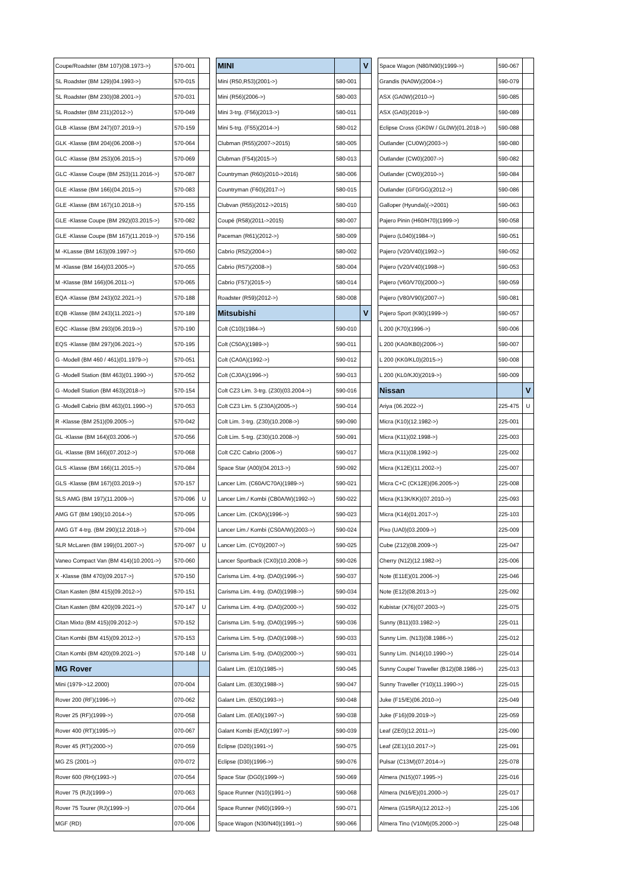| Coupe/Roadster (BM 107)(08.1973->) | 570-001 | |
| SL Roadster (BM 129)(04.1993->) | 570-015 | |
| SL Roadster (BM 230)(08.2001->) | 570-031 | |
| SL Roadster (BM 231)(2012->) | 570-049 | |
| GLB -Klasse (BM 247)(07.2019->) | 570-159 | |
| GLK -Klasse (BM 204)(06.2008->) | 570-064 | |
| GLC -Klasse (BM 253)(06.2015->) | 570-069 | |
| GLC -Klasse Coupe (BM 253)(11.2016->) | 570-087 | |
| GLE -Klasse (BM 166)(04.2015->) | 570-083 | |
| GLE -Klasse (BM 167)(10.2018->) | 570-155 | |
| GLE -Klasse Coupe (BM 292)(03.2015->) | 570-082 | |
| GLE -Klasse Coupe (BM 167)(11.2019->) | 570-156 | |
| M -KLasse (BM 163)(09.1997->) | 570-050 | |
| M -Klasse (BM 164)(03.2005->) | 570-055 | |
| M -Klasse (BM 166)(06.2011->) | 570-065 | |
| EQA -Klasse (BM 243)(02.2021->) | 570-188 | |
| EQB -Klasse (BM 243)(11.2021->) | 570-189 | |
| EQC -Klasse (BM 293)(06.2019->) | 570-190 | |
| EQS -Klasse (BM 297)(06.2021->) | 570-195 | |
| G -Modell (BM 460 / 461)(01.1979->) | 570-051 | |
| G -Modell Station (BM 463)(01.1990->) | 570-052 | |
| G -Modell Station (BM 463)(2018->) | 570-154 | |
| G -Modell Cabrio (BM 463)(01.1990->) | 570-053 | |
| R -Klasse (BM 251)(09.2005->) | 570-042 | |
| GL -Klasse (BM 164)(03.2006->) | 570-056 | |
| GL -Klasse (BM 166)(07.2012->) | 570-068 | |
| GLS -Klasse (BM 166)(11.2015->) | 570-084 | |
| GLS -Klasse (BM 167)(03.2019->) | 570-157 | |
| SLS AMG (BM 197)(11.2009->) | 570-096 | U |
| AMG GT (BM 190)(10.2014->) | 570-095 | |
| AMG GT 4-trg. (BM 290)(12.2018->) | 570-094 | |
| SLR McLaren (BM 199)(01.2007->) | 570-097 | U |
| Vaneo Compact Van (BM 414)(10.2001->) | 570-060 | |
| X -Klasse (BM 470)(09.2017->) | 570-150 | |
| Citan Kasten (BM 415)(09.2012->) | 570-151 | |
| Citan Kasten (BM 420)(09.2021->) | 570-147 | U |
| Citan Mixto (BM 415)(09.2012->) | 570-152 | |
| Citan Kombi (BM 415)(09.2012->) | 570-153 | |
| Citan Kombi (BM 420)(09.2021->) | 570-148 | U |
| MG Rover | | |
| Mini (1979->12.2000) | 070-004 | |
| Rover 200 (RF)(1996->) | 070-062 | |
| Rover 25 (RF)(1999->) | 070-058 | |
| Rover 400 (RT)(1995->) | 070-067 | |
| Rover 45 (RT)(2000->) | 070-059 | |
| MG ZS (2001->) | 070-072 | |
| Rover 600 (RH)(1993->) | 070-054 | |
| Rover 75 (RJ)(1999->) | 070-063 | |
| Rover 75 Tourer (RJ)(1999->) | 070-064 | |
| MGF (RD) | 070-006 | |
| MINI | | V |
| Mini (R50,R53)(2001->) | 580-001 | |
| Mini (R56)(2006->) | 580-003 | |
| Mini 3-trg. (F56)(2013->) | 580-011 | |
| Mini 5-trg. (F55)(2014->) | 580-012 | |
| Clubman (R55)(2007->2015) | 580-005 | |
| Clubman (F54)(2015->) | 580-013 | |
| Countryman (R60)(2010->2016) | 580-006 | |
| Countryman (F60)(2017->) | 580-015 | |
| Clubvan (R55)(2012->2015) | 580-010 | |
| Coupé (R58)(2011->2015) | 580-007 | |
| Paceman (R61)(2012->) | 580-009 | |
| Cabrio (R52)(2004->) | 580-002 | |
| Cabrio (R57)(2008->) | 580-004 | |
| Cabrio (F57)(2015->) | 580-014 | |
| Roadster (R59)(2012->) | 580-008 | |
| Mitsubishi | | V |
| Colt (C10)(1984->) | 590-010 | |
| Colt (C50A)(1989->) | 590-011 | |
| Colt (CA0A)(1992->) | 590-012 | |
| Colt (CJ0A)(1996->) | 590-013 | |
| Colt CZ3 Lim. 3-trg. (Z30)(03.2004->) | 590-016 | |
| Colt CZ3 Lim. 5 (Z30A)(2005->) | 590-014 | |
| Colt Lim. 3-trg. (Z30)(10.2008->) | 590-090 | |
| Colt Lim. 5-trg. (Z30)(10.2008->) | 590-091 | |
| Colt CZC Cabrio (2006->) | 590-017 | |
| Space Star (A00)(04.2013->) | 590-092 | |
| Lancer Lim. (C60A/C70A)(1989->) | 590-021 | |
| Lancer Lim./ Kombi (CB0A/W)(1992->) | 590-022 | |
| Lancer Lim. (CK0A)(1996->) | 590-023 | |
| Lancer Lim./ Kombi (CS0A/W)(2003->) | 590-024 | |
| Lancer Lim. (CY0)(2007->) | 590-025 | |
| Lancer Sportback (CX0)(10.2008->) | 590-026 | |
| Carisma Lim. 4-trg. (DA0)(1996->) | 590-037 | |
| Carisma Lim. 4-trg. (DA0)(1998->) | 590-034 | |
| Carisma Lim. 4-trg. (DA0)(2000->) | 590-032 | |
| Carisma Lim. 5-trg. (DA0)(1995->) | 590-036 | |
| Carisma Lim. 5-trg. (DA0)(1998->) | 590-033 | |
| Carisma Lim. 5-trg. (DA0)(2000->) | 590-031 | |
| Galant Lim. (E10)(1985->) | 590-045 | |
| Galant Lim. (E30)(1988->) | 590-047 | |
| Galant Lim. (E50)(1993->) | 590-048 | |
| Galant Lim. (EA0)(1997->) | 590-038 | |
| Galant Kombi (EA0)(1997->) | 590-039 | |
| Eclipse (D20)(1991->) | 590-075 | |
| Eclipse (D30)(1996->) | 590-076 | |
| Space Star (DG0)(1999->) | 590-069 | |
| Space Runner (N10)(1991->) | 590-068 | |
| Space Runner (N60)(1999->) | 590-071 | |
| Space Wagon (N30/N40)(1991->) | 590-066 | |
| Space Wagon (N80/N90)(1999->) | 590-067 | |
| Grandis (NA0W)(2004->) | 590-079 | |
| ASX (GA0W)(2010->) | 590-085 | |
| ASX (GA0)(2019->) | 590-089 | |
| Eclipse Cross (GK0W / GL0W)(01.2018->) | 590-088 | |
| Outlander (CU0W)(2003->) | 590-080 | |
| Outlander (CW0)(2007->) | 590-082 | |
| Outlander (CW0)(2010->) | 590-084 | |
| Outlander (GF0/GG)(2012->) | 590-086 | |
| Galloper (Hyundai)(->2001) | 590-063 | |
| Pajero Pinin (H60/H70)(1999->) | 590-058 | |
| Pajero (L040)(1984->) | 590-051 | |
| Pajero (V20/V40)(1992->) | 590-052 | |
| Pajero (V20/V40)(1998->) | 590-053 | |
| Pajero (V60/V70)(2000->) | 590-059 | |
| Pajero (V80/V90)(2007->) | 590-081 | |
| Pajero Sport (K90)(1999->) | 590-057 | |
| L 200 (K70)(1996->) | 590-006 | |
| L 200 (KA0/KB0)(2006->) | 590-007 | |
| L 200 (KK0/KL0)(2015->) | 590-008 | |
| L 200 (KL0/KJ0)(2019->) | 590-009 | |
| Nissan | | V |
| Ariya (06.2022->) | 225-475 | U |
| Micra (K10)(12.1982->) | 225-001 | |
| Micra (K11)(02.1998->) | 225-003 | |
| Micra (K11)(08.1992->) | 225-002 | |
| Micra (K12E)(11.2002->) | 225-007 | |
| Micra C+C (CK12E)(06.2005->) | 225-008 | |
| Micra (K13K/KK)(07.2010->) | 225-093 | |
| Micra (K14)(01.2017->) | 225-103 | |
| Pixo (UA0)(03.2009->) | 225-009 | |
| Cube (Z12)(08.2009->) | 225-047 | |
| Cherry (N12)(12.1982->) | 225-006 | |
| Note (E11E)(01.2006->) | 225-046 | |
| Note (E12)(08.2013->) | 225-092 | |
| Kubistar (X76)(07.2003->) | 225-075 | |
| Sunny (B11)(03.1982->) | 225-011 | |
| Sunny Lim. (N13)(08.1986->) | 225-012 | |
| Sunny Lim. (N14)(10.1990->) | 225-014 | |
| Sunny Coupe/ Traveller (B12)(08.1986->) | 225-013 | |
| Sunny Traveller (Y10)(11.1990->) | 225-015 | |
| Juke (F15/E)(06.2010->) | 225-049 | |
| Juke (F16)(09.2019->) | 225-059 | |
| Leaf (ZE0)(12.2011->) | 225-090 | |
| Leaf (ZE1)(10.2017->) | 225-091 | |
| Pulsar (C13M)(07.2014->) | 225-078 | |
| Almera (N15)(07.1995->) | 225-016 | |
| Almera (N16/E)(01.2000->) | 225-017 | |
| Almera (G15RA)(12.2012->) | 225-106 | |
| Almera Tino (V10M)(05.2000->) | 225-048 | |